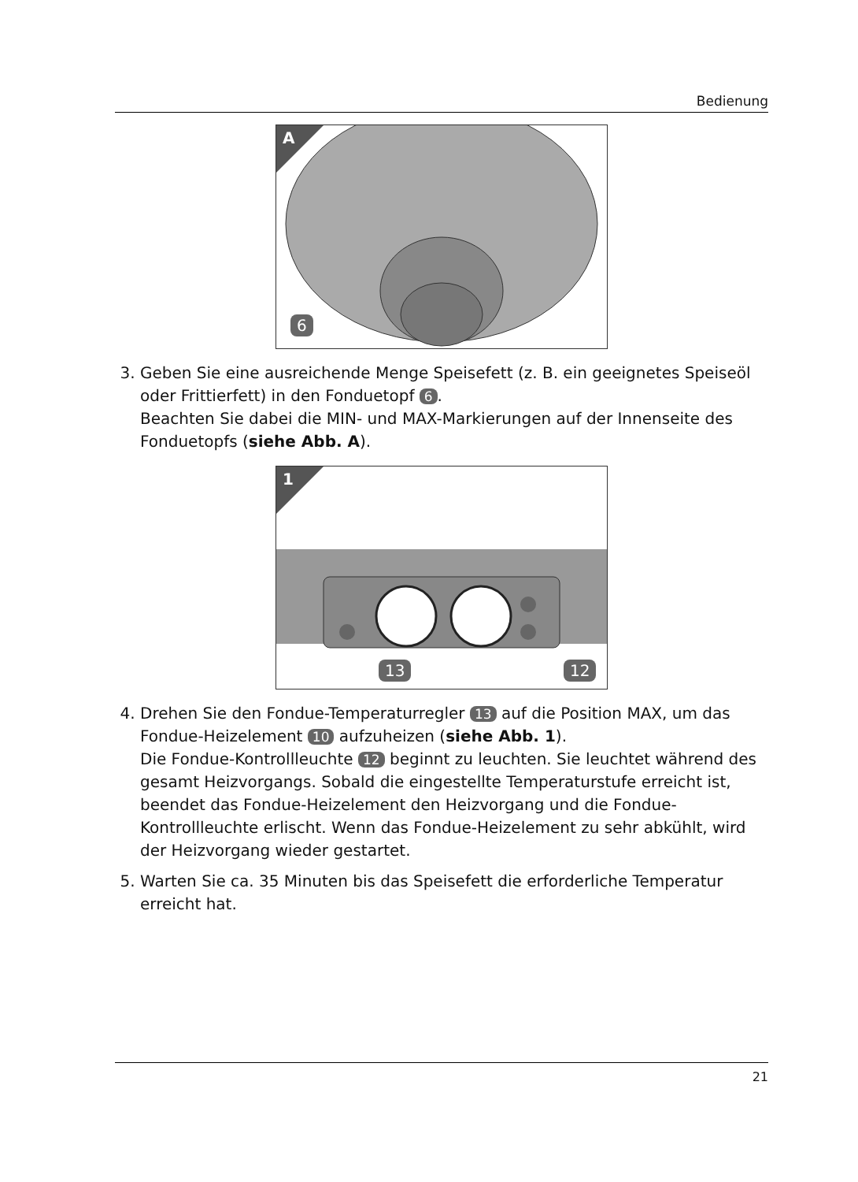Bedienung
A
6
3. Geben Sie eine ausreichende Menge Speisefett (z. B. ein geeignetes Speiseöl oder Frittierfett) in den Fonduetopf 6.
Beachten Sie dabei die MIN- und MAX-Markierungen auf der Innenseite des Fonduetopfs (siehe Abb. A).
1
13 12
4. Drehen Sie den Fondue-Temperaturregler 13 auf die Position MAX, um das Fondue-Heizelement 10 aufzuheizen (siehe Abb. 1).
Die Fondue-Kontrollleuchte 12 beginnt zu leuchten. Sie leuchtet während des gesamt Heizvorgangs. Sobald die eingestellte Temperaturstufe erreicht ist, beendet das Fondue-Heizelement den Heizvorgang und die Fondue-Kontrollleuchte erlischt. Wenn das Fondue-Heizelement zu sehr abkühlt, wird der Heizvorgang wieder gestartet.
5. Warten Sie ca. 35 Minuten bis das Speisefett die erforderliche Temperatur erreicht hat.
21